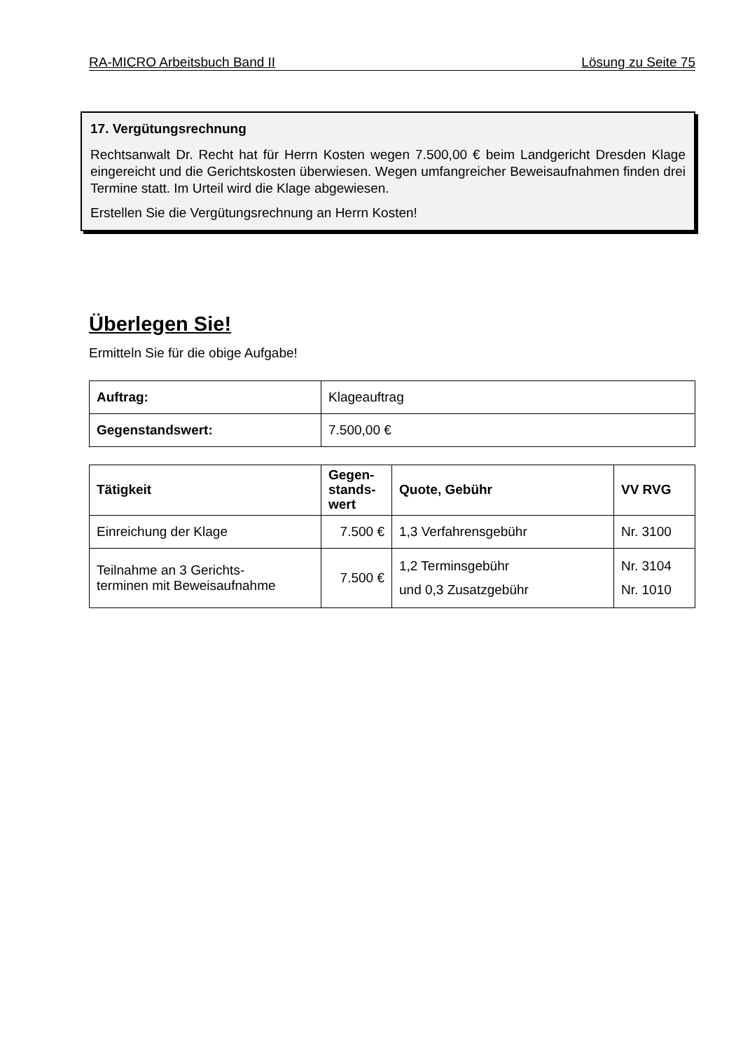RA-MICRO Arbeitsbuch Band II Lösung zu Seite 75
17. Vergütungsrechnung
Rechtsanwalt Dr. Recht hat für Herrn Kosten wegen 7.500,00 € beim Landgericht Dresden Klage eingereicht und die Gerichtskosten überwiesen. Wegen umfangreicher Beweisaufnahmen finden drei Termine statt. Im Urteil wird die Klage abgewiesen.
Erstellen Sie die Vergütungsrechnung an Herrn Kosten!
Überlegen Sie!
Ermitteln Sie für die obige Aufgabe!
| Auftrag: | Klageauftrag |
| Gegenstandswert: | 7.500,00 € |
| Tätigkeit | Gegen- stands- wert | Quote, Gebühr | VV RVG |
| --- | --- | --- | --- |
| Einreichung der Klage | 7.500 € | 1,3 Verfahrensgebühr | Nr. 3100 |
| Teilnahme an 3 Gerichts- terminen mit Beweisaufnahme | 7.500 € | 1,2 Terminsgebühr und 0,3 Zusatzgebühr | Nr. 3104 Nr. 1010 |